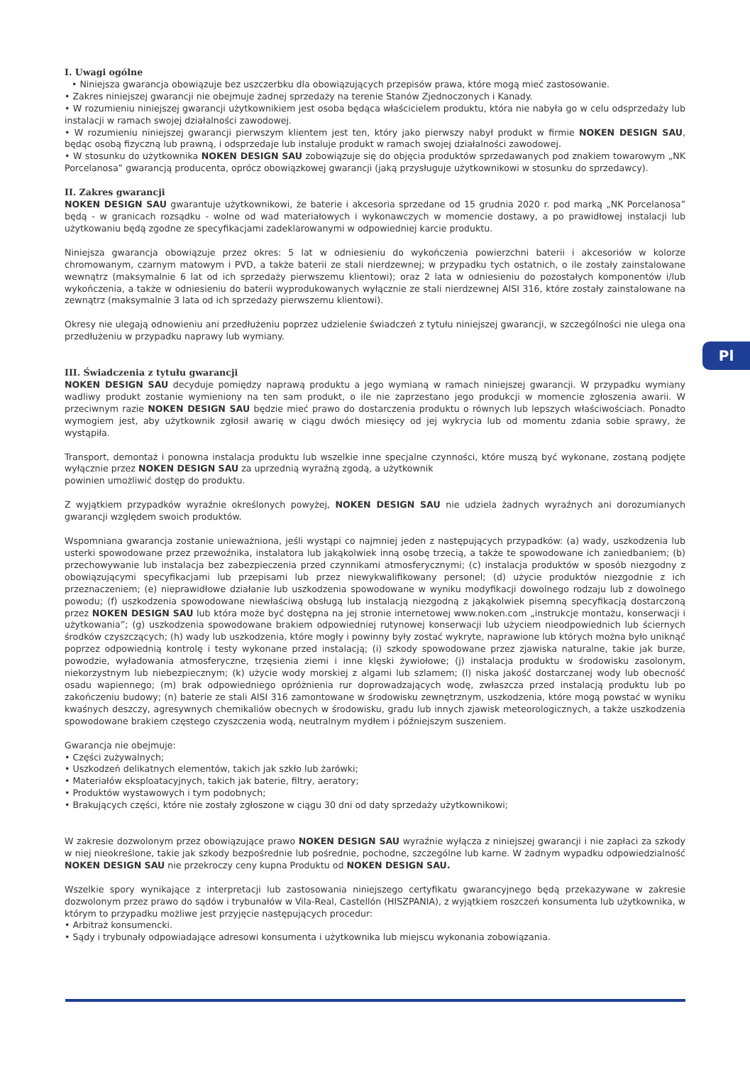Pl
I. Uwagi ogólne
• Niniejsza gwarancja obowiązuje bez uszczerbku dla obowiązujących przepisów prawa, które mogą mieć zastosowanie.
• Zakres niniejszej gwarancji nie obejmuje żadnej sprzedaży na terenie Stanów Zjednoczonych i Kanady.
• W rozumieniu niniejszej gwarancji użytkownikiem jest osoba będąca właścicielem produktu, która nie nabyła go w celu odsprzedaży lub instalacji w ramach swojej działalności zawodowej.
• W rozumieniu niniejszej gwarancji pierwszym klientem jest ten, który jako pierwszy nabył produkt w firmie NOKEN DESIGN SAU, będąc osobą fizyczną lub prawną, i odsprzedaje lub instaluje produkt w ramach swojej działalności zawodowej.
• W stosunku do użytkownika NOKEN DESIGN SAU zobowiązuje się do objęcia produktów sprzedawanych pod znakiem towarowym „NK Porcelanosa” gwarancją producenta, oprócz obowiązkowej gwarancji (jaką przysługuje użytkownikowi w stosunku do sprzedawcy).
II. Zakres gwarancji
NOKEN DESIGN SAU gwarantuje użytkownikowi, że baterie i akcesoria sprzedane od 15 grudnia 2020 r. pod marką „NK Porcelanosa” będą - w granicach rozsądku - wolne od wad materiałowych i wykonawczych w momencie dostawy, a po prawidłowej instalacji lub użytkowaniu będą zgodne ze specyfikacjami zadeklarowanymi w odpowiedniej karcie produktu.
Niniejsza gwarancja obowiązuje przez okres: 5 lat w odniesieniu do wykończenia powierzchni baterii i akcesoriów w kolorze chromowanym, czarnym matowym i PVD, a także baterii ze stali nierdzewnej; w przypadku tych ostatnich, o ile zostały zainstalowane wewnątrz (maksymalnie 6 lat od ich sprzedaży pierwszemu klientowi); oraz 2 lata w odniesieniu do pozostałych komponentów i/lub wykończenia, a także w odniesieniu do baterii wyprodukowanych wyłącznie ze stali nierdzewnej AISI 316, które zostały zainstalowane na zewnątrz (maksymalnie 3 lata od ich sprzedaży pierwszemu klientowi).
Okresy nie ulegają odnowieniu ani przedłużeniu poprzez udzielenie świadczeń z tytułu niniejszej gwarancji, w szczególności nie ulega ona przedłużeniu w przypadku naprawy lub wymiany.
III. Świadczenia z tytułu gwarancji
NOKEN DESIGN SAU decyduje pomiędzy naprawą produktu a jego wymianą w ramach niniejszej gwarancji. W przypadku wymiany wadliwy produkt zostanie wymieniony na ten sam produkt, o ile nie zaprzestano jego produkcji w momencie zgłoszenia awarii. W przeciwnym razie NOKEN DESIGN SAU będzie mieć prawo do dostarczenia produktu o równych lub lepszych właściwościach. Ponadto wymogiem jest, aby użytkownik zgłosił awarię w ciągu dwóch miesięcy od jej wykrycia lub od momentu zdania sobie sprawy, że wystąpiła.
Transport, demontaż i ponowna instalacja produktu lub wszelkie inne specjalne czynności, które muszą być wykonane, zostaną podjęte wyłącznie przez NOKEN DESIGN SAU za uprzednią wyraźną zgodą, a użytkownik
powinien umożliwić dostęp do produktu.
Z wyjątkiem przypadków wyraźnie określonych powyżej, NOKEN DESIGN SAU nie udziela żadnych wyraźnych ani dorozumianych gwarancji względem swoich produktów.
Wspomniana gwarancja zostanie unieważniona, jeśli wystąpi co najmniej jeden z następujących przypadków: (a) wady, uszkodzenia lub usterki spowodowane przez przewoźnika, instalatora lub jakąkolwiek inną osobę trzecią, a także te spowodowane ich zaniedbaniem; (b) przechowywanie lub instalacja bez zabezpieczenia przed czynnikami atmosferycznymi; (c) instalacja produktów w sposób niezgodny z obowiązującymi specyfikacjami lub przepisami lub przez niewykwalifikowany personel; (d) użycie produktów niezgodnie z ich przeznaczeniem; (e) nieprawidłowe działanie lub uszkodzenia spowodowane w wyniku modyfikacji dowolnego rodzaju lub z dowolnego powodu; (f) uszkodzenia spowodowane niewłaściwą obsługą lub instalacją niezgodną z jakąkolwiek pisemną specyfikacją dostarczoną przez NOKEN DESIGN SAU lub która może być dostępna na jej stronie internetowej www.noken.com „instrukcje montażu, konserwacji i użytkowania”; (g) uszkodzenia spowodowane brakiem odpowiedniej rutynowej konserwacji lub użyciem nieodpowiednich lub ściernych środków czyszczących; (h) wady lub uszkodzenia, które mogły i powinny były zostać wykryte, naprawione lub których można było uniknąć poprzez odpowiednią kontrolę i testy wykonane przed instalacją; (i) szkody spowodowane przez zjawiska naturalne, takie jak burze, powodzie, wyładowania atmosferyczne, trzęsienia ziemi i inne klęski żywiołowe; (j) instalacja produktu w środowisku zasolonym, niekorzystnym lub niebezpiecznym; (k) użycie wody morskiej z algami lub szlamem; (l) niska jakość dostarczanej wody lub obecność osadu wapiennego; (m) brak odpowiedniego opróżnienia rur doprowadzających wodę, zwłaszcza przed instalacją produktu lub po zakończeniu budowy; (n) baterie ze stali AISI 316 zamontowane w środowisku zewnętrznym, uszkodzenia, które mogą powstać w wyniku kwaśnych deszczy, agresywnych chemikaliów obecnych w środowisku, gradu lub innych zjawisk meteorologicznych, a także uszkodzenia spowodowane brakiem częstego czyszczenia wodą, neutralnym mydłem i późniejszym suszeniem.
Gwarancja nie obejmuje:
• Części zużywalnych;
• Uszkodzeń delikatnych elementów, takich jak szkło lub żarówki;
• Materiałów eksploatacyjnych, takich jak baterie, filtry, aeratory;
• Produktów wystawowych i tym podobnych;
• Brakujących części, które nie zostały zgłoszone w ciągu 30 dni od daty sprzedaży użytkownikowi;
W zakresie dozwolonym przez obowiązujące prawo NOKEN DESIGN SAU wyraźnie wyłącza z niniejszej gwarancji i nie zapłaci za szkody w niej nieokreślone, takie jak szkody bezpośrednie lub pośrednie, pochodne, szczególne lub karne. W żadnym wypadku odpowiedzialność NOKEN DESIGN SAU nie przekroczy ceny kupna Produktu od NOKEN DESIGN SAU.
Wszelkie spory wynikające z interpretacji lub zastosowania niniejszego certyfikatu gwarancyjnego będą przekazywane w zakresie dozwolonym przez prawo do sądów i trybunałów w Vila-Real, Castellón (HISZPANIA), z wyjątkiem roszczeń konsumenta lub użytkownika, w którym to przypadku możliwe jest przyjęcie następujących procedur:
• Arbitraż konsumencki.
• Sądy i trybunały odpowiadające adresowi konsumenta i użytkownika lub miejscu wykonania zobowiązania.